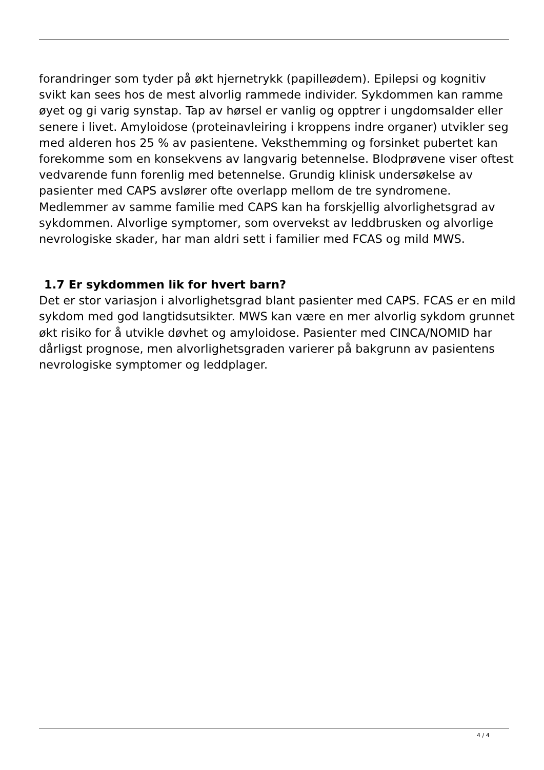forandringer som tyder på økt hjernetrykk (papilleødem). Epilepsi og kognitiv svikt kan sees hos de mest alvorlig rammede individer. Sykdommen kan ramme øyet og gi varig synstap. Tap av hørsel er vanlig og opptrer i ungdomsalder eller senere i livet. Amyloidose (proteinavleiring i kroppens indre organer) utvikler seg med alderen hos 25 % av pasientene. Veksthemming og forsinket pubertet kan forekomme som en konsekvens av langvarig betennelse. Blodprøvene viser oftest vedvarende funn forenlig med betennelse. Grundig klinisk undersøkelse av pasienter med CAPS avslører ofte overlapp mellom de tre syndromene. Medlemmer av samme familie med CAPS kan ha forskjellig alvorlighetsgrad av sykdommen. Alvorlige symptomer, som overvekst av leddbrusken og alvorlige nevrologiske skader, har man aldri sett i familier med FCAS og mild MWS.
1.7 Er sykdommen lik for hvert barn?
Det er stor variasjon i alvorlighetsgrad blant pasienter med CAPS. FCAS er en mild sykdom med god langtidsutsikter. MWS kan være en mer alvorlig sykdom grunnet økt risiko for å utvikle døvhet og amyloidose. Pasienter med CINCA/NOMID har dårligst prognose, men alvorlighetsgraden varierer på bakgrunn av pasientens nevrologiske symptomer og leddplager.
4 / 4